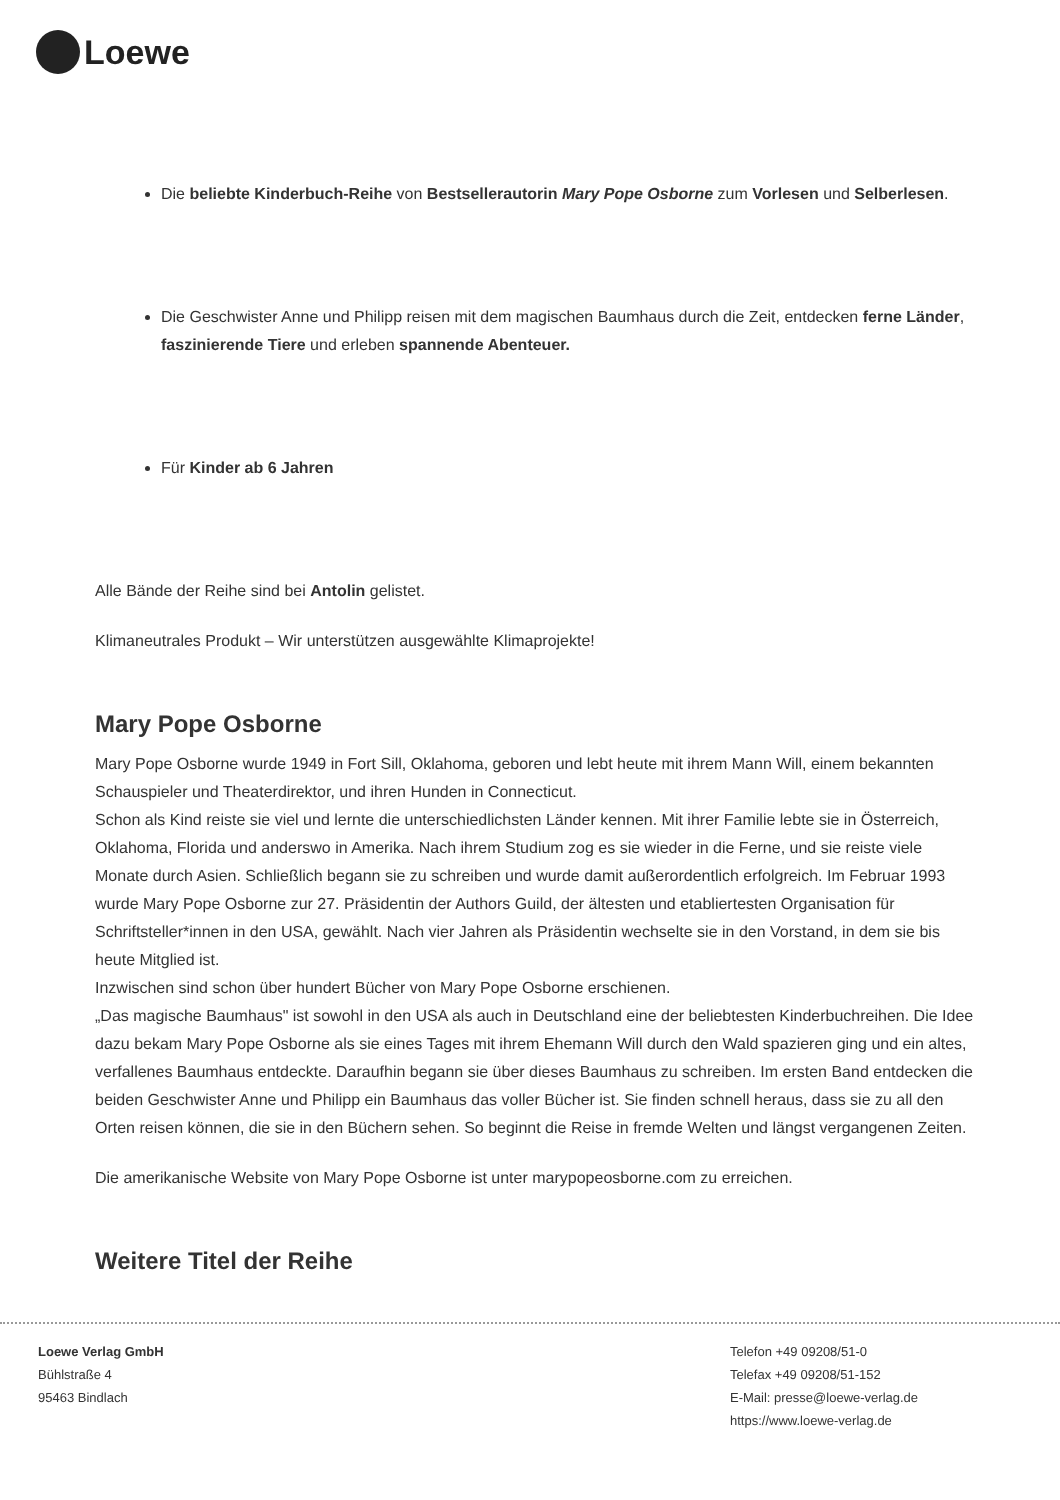Loewe
Die beliebte Kinderbuch-Reihe von Bestsellerautorin Mary Pope Osborne zum Vorlesen und Selberlesen.
Die Geschwister Anne und Philipp reisen mit dem magischen Baumhaus durch die Zeit, entdecken ferne Länder, faszinierende Tiere und erleben spannende Abenteuer.
Für Kinder ab 6 Jahren
Alle Bände der Reihe sind bei Antolin gelistet.
Klimaneutrales Produkt – Wir unterstützen ausgewählte Klimaprojekte!
Mary Pope Osborne
Mary Pope Osborne wurde 1949 in Fort Sill, Oklahoma, geboren und lebt heute mit ihrem Mann Will, einem bekannten Schauspieler und Theaterdirektor, und ihren Hunden in Connecticut.
Schon als Kind reiste sie viel und lernte die unterschiedlichsten Länder kennen. Mit ihrer Familie lebte sie in Österreich, Oklahoma, Florida und anderswo in Amerika. Nach ihrem Studium zog es sie wieder in die Ferne, und sie reiste viele Monate durch Asien. Schließlich begann sie zu schreiben und wurde damit außerordentlich erfolgreich. Im Februar 1993 wurde Mary Pope Osborne zur 27. Präsidentin der Authors Guild, der ältesten und etabliertesten Organisation für Schriftsteller*innen in den USA, gewählt. Nach vier Jahren als Präsidentin wechselte sie in den Vorstand, in dem sie bis heute Mitglied ist.
Inzwischen sind schon über hundert Bücher von Mary Pope Osborne erschienen.
„Das magische Baumhaus" ist sowohl in den USA als auch in Deutschland eine der beliebtesten Kinderbuchreihen. Die Idee dazu bekam Mary Pope Osborne als sie eines Tages mit ihrem Ehemann Will durch den Wald spazieren ging und ein altes, verfallenes Baumhaus entdeckte. Daraufhin begann sie über dieses Baumhaus zu schreiben. Im ersten Band entdecken die beiden Geschwister Anne und Philipp ein Baumhaus das voller Bücher ist. Sie finden schnell heraus, dass sie zu all den Orten reisen können, die sie in den Büchern sehen. So beginnt die Reise in fremde Welten und längst vergangenen Zeiten.
Die amerikanische Website von Mary Pope Osborne ist unter marypopeosborne.com zu erreichen.
Weitere Titel der Reihe
Loewe Verlag GmbH
Bühlstraße 4
95463 Bindlach
Telefon +49 09208/51-0
Telefax +49 09208/51-152
E-Mail: presse@loewe-verlag.de
https://www.loewe-verlag.de